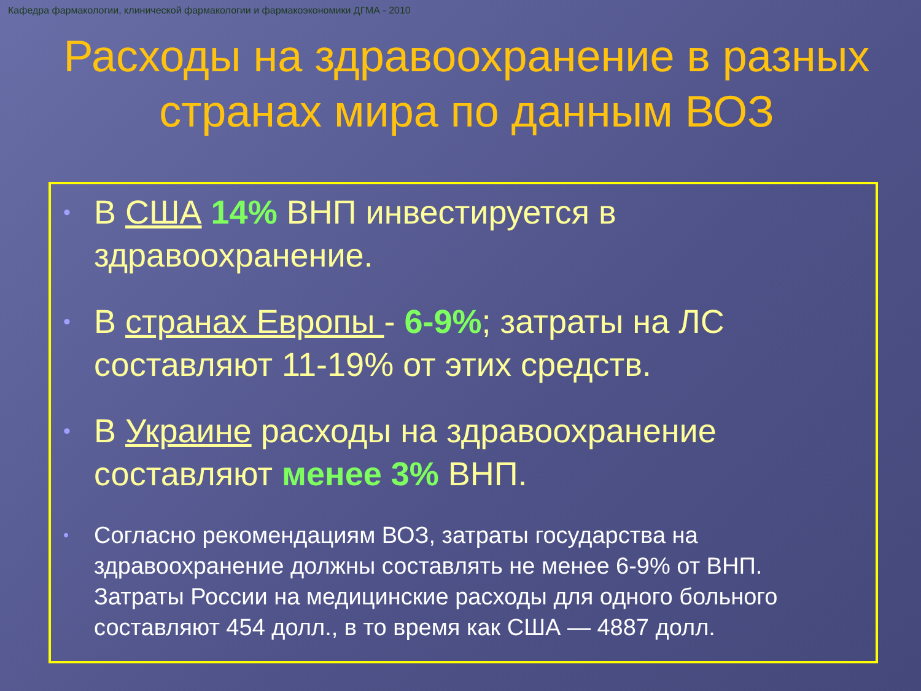Кафедра фармакологии, клинической фармакологии и фармакоэкономики ДГМА - 2010
Расходы на здравоохранение в разных странах мира по данным ВОЗ
•
В США 14% ВНП инвестируется в здравоохранение.
•
В странах Европы - 6-9%; затраты на ЛС составляют 11-19% от этих средств.
•
В Украине расходы на здравоохранение составляют менее 3% ВНП.
•
Согласно рекомендациям ВОЗ, затраты государства на здравоохранение должны составлять не менее 6-9% от ВНП. Затраты России на медицинские расходы для одного больного составляют 454 долл., в то время как США — 4887 долл.